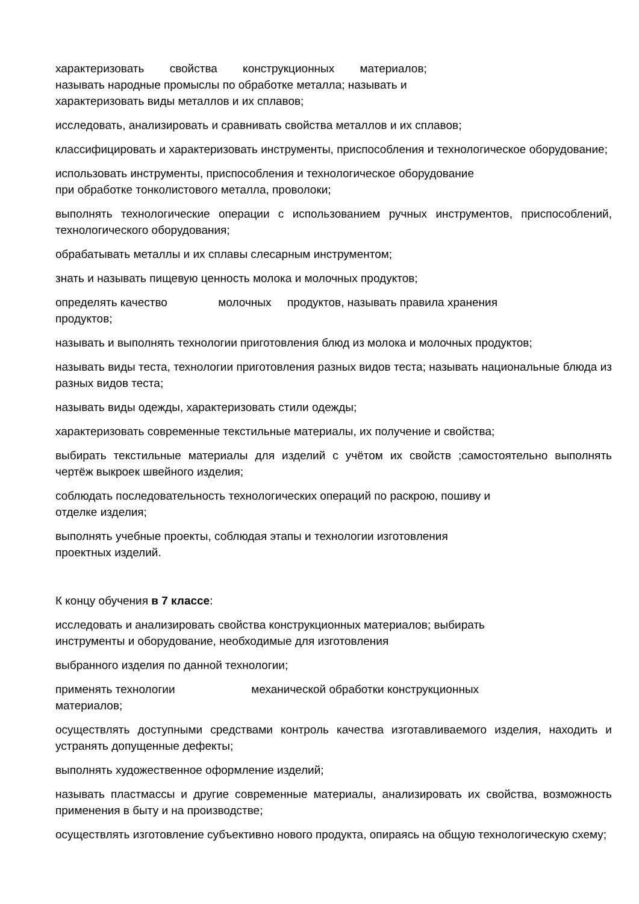характеризовать свойства конструкционных материалов;
называть народные промыслы по обработке металла; называть и
характеризовать виды металлов и их сплавов;
исследовать, анализировать и сравнивать свойства металлов и их сплавов;
классифицировать и характеризовать инструменты, приспособления и технологическое оборудование;
использовать инструменты, приспособления и технологическое оборудование
при обработке тонколистового металла, проволоки;
выполнять технологические операции с использованием ручных инструментов, приспособлений, технологического оборудования;
обрабатывать металлы и их сплавы слесарным инструментом;
знать и называть пищевую ценность молока и молочных продуктов;
определять качество молочных продуктов, называть правила хранения
продуктов;
называть и выполнять технологии приготовления блюд из молока и молочных продуктов;
называть виды теста, технологии приготовления разных видов теста; называть национальные блюда из разных видов теста;
называть виды одежды, характеризовать стили одежды;
характеризовать современные текстильные материалы, их получение и свойства;
выбирать текстильные материалы для изделий с учётом их свойств ;самостоятельно выполнять чертёж выкроек швейного изделия;
соблюдать последовательность технологических операций по раскрою, пошиву и
отделке изделия;
выполнять учебные проекты, соблюдая этапы и технологии изготовления
проектных изделий.
К концу обучения в 7 классе:
исследовать и анализировать свойства конструкционных материалов; выбирать
инструменты и оборудование, необходимые для изготовления
выбранного изделия по данной технологии;
применять технологии механической обработки конструкционных
материалов;
осуществлять доступными средствами контроль качества изготавливаемого изделия, находить и устранять допущенные дефекты;
выполнять художественное оформление изделий;
называть пластмассы и другие современные материалы, анализировать их свойства, возможность применения в быту и на производстве;
осуществлять изготовление субъективно нового продукта, опираясь на общую технологическую схему;